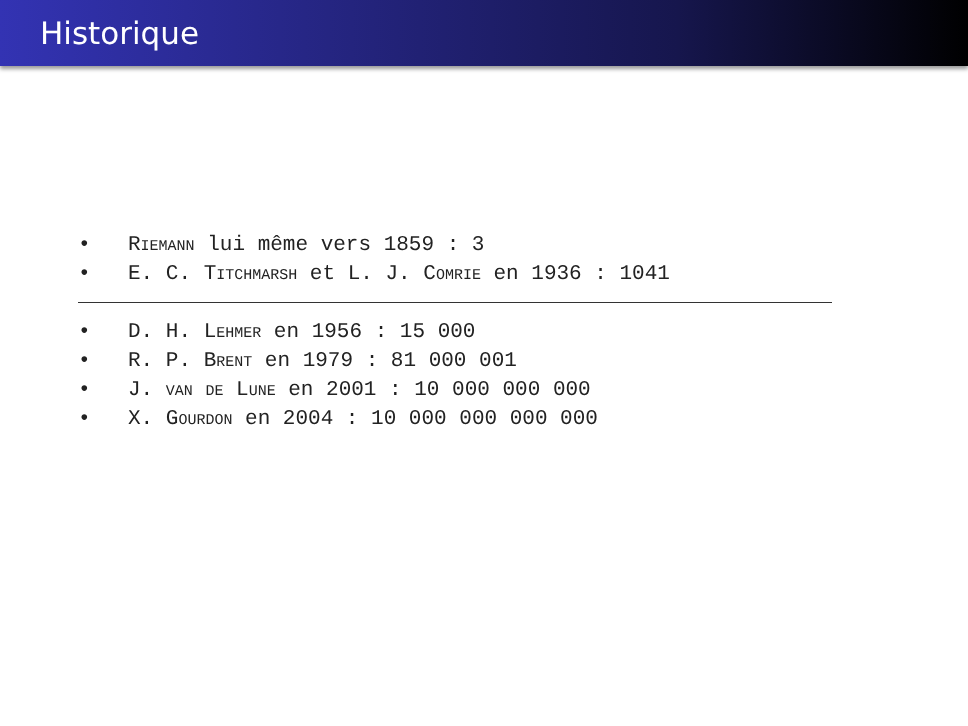Historique
• Riemann lui même vers 1859 : 3
• E. C. Titchmarsh et L. J. Comrie en 1936 : 1041
• D. H. Lehmer en 1956 : 15 000
• R. P. Brent en 1979 : 81 000 001
• J. van de Lune en 2001 : 10 000 000 000
• X. Gourdon en 2004 : 10 000 000 000 000